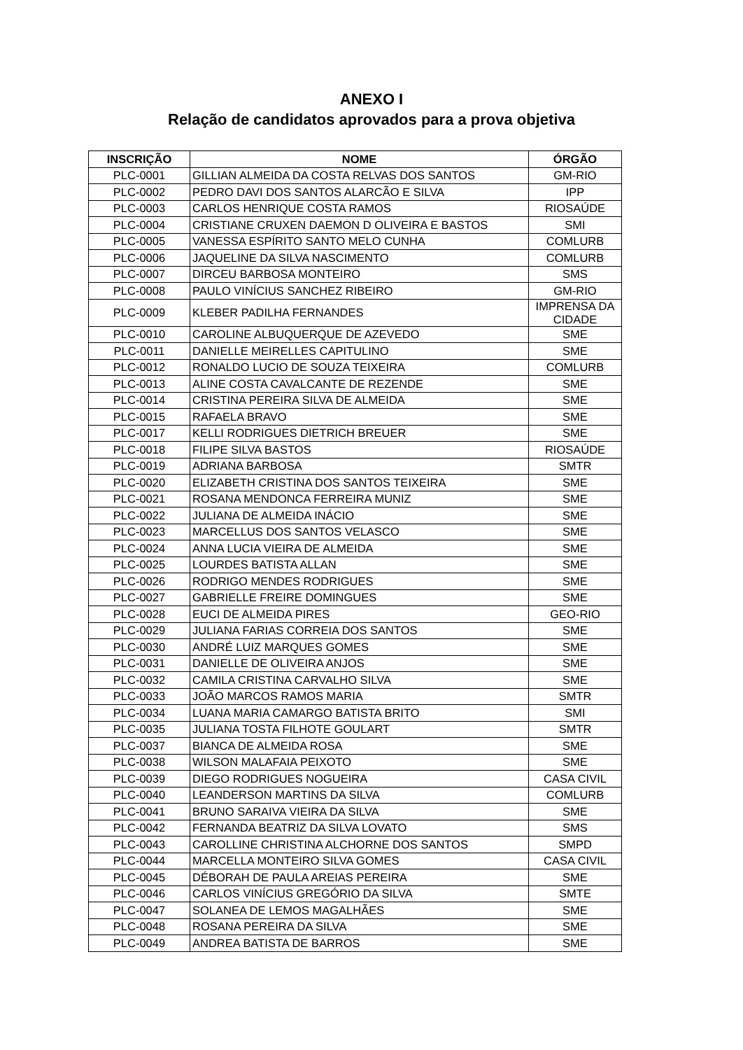ANEXO I
Relação de candidatos aprovados para a prova objetiva
| INSCRIÇÃO | NOME | ÓRGÃO |
| --- | --- | --- |
| PLC-0001 | GILLIAN ALMEIDA DA COSTA RELVAS DOS SANTOS | GM-RIO |
| PLC-0002 | PEDRO DAVI DOS SANTOS ALARCÃO E SILVA | IPP |
| PLC-0003 | CARLOS HENRIQUE COSTA RAMOS | RIOSAÚDE |
| PLC-0004 | CRISTIANE CRUXEN DAEMON D OLIVEIRA E BASTOS | SMI |
| PLC-0005 | VANESSA ESPÍRITO SANTO MELO CUNHA | COMLURB |
| PLC-0006 | JAQUELINE DA SILVA NASCIMENTO | COMLURB |
| PLC-0007 | DIRCEU BARBOSA MONTEIRO | SMS |
| PLC-0008 | PAULO VINÍCIUS SANCHEZ RIBEIRO | GM-RIO |
| PLC-0009 | KLEBER PADILHA FERNANDES | IMPRENSA DA CIDADE |
| PLC-0010 | CAROLINE ALBUQUERQUE DE AZEVEDO | SME |
| PLC-0011 | DANIELLE MEIRELLES CAPITULINO | SME |
| PLC-0012 | RONALDO LUCIO DE SOUZA TEIXEIRA | COMLURB |
| PLC-0013 | ALINE COSTA CAVALCANTE DE REZENDE | SME |
| PLC-0014 | CRISTINA PEREIRA SILVA DE ALMEIDA | SME |
| PLC-0015 | RAFAELA BRAVO | SME |
| PLC-0017 | KELLI RODRIGUES DIETRICH BREUER | SME |
| PLC-0018 | FILIPE SILVA BASTOS | RIOSAÚDE |
| PLC-0019 | ADRIANA BARBOSA | SMTR |
| PLC-0020 | ELIZABETH CRISTINA DOS SANTOS TEIXEIRA | SME |
| PLC-0021 | ROSANA MENDONCA FERREIRA MUNIZ | SME |
| PLC-0022 | JULIANA DE ALMEIDA INÁCIO | SME |
| PLC-0023 | MARCELLUS DOS SANTOS VELASCO | SME |
| PLC-0024 | ANNA LUCIA VIEIRA DE ALMEIDA | SME |
| PLC-0025 | LOURDES BATISTA ALLAN | SME |
| PLC-0026 | RODRIGO MENDES RODRIGUES | SME |
| PLC-0027 | GABRIELLE FREIRE DOMINGUES | SME |
| PLC-0028 | EUCI DE ALMEIDA PIRES | GEO-RIO |
| PLC-0029 | JULIANA FARIAS CORREIA DOS SANTOS | SME |
| PLC-0030 | ANDRÉ LUIZ MARQUES GOMES | SME |
| PLC-0031 | DANIELLE DE OLIVEIRA ANJOS | SME |
| PLC-0032 | CAMILA CRISTINA CARVALHO SILVA | SME |
| PLC-0033 | JOÃO MARCOS RAMOS MARIA | SMTR |
| PLC-0034 | LUANA MARIA CAMARGO BATISTA BRITO | SMI |
| PLC-0035 | JULIANA TOSTA FILHOTE GOULART | SMTR |
| PLC-0037 | BIANCA DE ALMEIDA ROSA | SME |
| PLC-0038 | WILSON MALAFAIA PEIXOTO | SME |
| PLC-0039 | DIEGO RODRIGUES NOGUEIRA | CASA CIVIL |
| PLC-0040 | LEANDERSON MARTINS DA SILVA | COMLURB |
| PLC-0041 | BRUNO SARAIVA VIEIRA DA SILVA | SME |
| PLC-0042 | FERNANDA BEATRIZ DA SILVA LOVATO | SMS |
| PLC-0043 | CAROLLINE CHRISTINA ALCHORNE DOS SANTOS | SMPD |
| PLC-0044 | MARCELLA MONTEIRO SILVA GOMES | CASA CIVIL |
| PLC-0045 | DÉBORAH DE PAULA AREIAS PEREIRA | SME |
| PLC-0046 | CARLOS VINÍCIUS GREGÓRIO DA SILVA | SMTE |
| PLC-0047 | SOLANEA DE LEMOS MAGALHÃES | SME |
| PLC-0048 | ROSANA PEREIRA DA SILVA | SME |
| PLC-0049 | ANDREA BATISTA DE BARROS | SME |